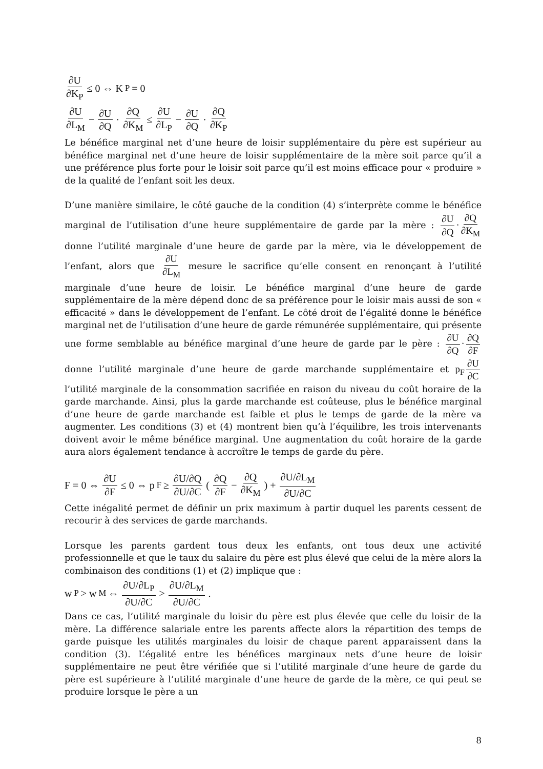∂U ∂K<sub>P</sub> ≤ 0 ⇔ K<sub>P</sub> = 0
∂U ∂L<sub>M</sub> − ∂U ∂Q · ∂Q ∂K<sub>M</sub> ≤ ∂U ∂L<sub>P</sub> − ∂U ∂Q · ∂Q ∂K<sub>P</sub>
Le bénéfice marginal net d’une heure de loisir supplémentaire du père est supérieur au bénéfice marginal net d’une heure de loisir supplémentaire de la mère soit parce qu’il a une préférence plus forte pour le loisir soit parce qu’il est moins efficace pour « produire » de la qualité de l’enfant soit les deux.
D’une manière similaire, le côté gauche de la condition (4) s’interprète comme le bénéfice marginal de l’utilisation d’une heure supplémentaire de garde par la mère : ∂U ∂Q · ∂Q ∂K<sub>M</sub> donne l’utilité marginale d’une heure de garde par la mère, via le développement de l’enfant, alors que ∂U ∂L<sub>M</sub> mesure le sacrifice qu’elle consent en renonçant à l’utilité marginale d’une heure de loisir. Le bénéfice marginal d’une heure de garde supplémentaire de la mère dépend donc de sa préférence pour le loisir mais aussi de son « efficacité » dans le développement de l’enfant. Le côté droit de l’égalité donne le bénéfice marginal net de l’utilisation d’une heure de garde rémunérée supplémentaire, qui présente une forme semblable au bénéfice marginal d’une heure de garde par le père : ∂U ∂Q · ∂Q ∂F donne l’utilité marginale d’une heure de garde marchande supplémentaire et p<sub>F</sub> ∂U ∂C l’utilité marginale de la consommation sacrifiée en raison du niveau du coût horaire de la garde marchande. Ainsi, plus la garde marchande est coûteuse, plus le bénéfice marginal d’une heure de garde marchande est faible et plus le temps de garde de la mère va augmenter. Les conditions (3) et (4) montrent bien qu’à l’équilibre, les trois intervenants doivent avoir le même bénéfice marginal. Une augmentation du coût horaire de la garde aura alors également tendance à accroître le temps de garde du père.
F = 0 ⇔ ∂U ∂F ≤ 0 ⇔ p<sub>F</sub> ≥ ∂U/∂Q ∂U/∂C ( ∂Q ∂F − ∂Q ∂K<sub>M</sub> ) + ∂U/∂L<sub>M</sub> ∂U/∂C
Cette inégalité permet de définir un prix maximum à partir duquel les parents cessent de recourir à des services de garde marchands.
Lorsque les parents gardent tous deux les enfants, ont tous deux une activité professionnelle et que le taux du salaire du père est plus élevé que celui de la mère alors la combinaison des conditions (1) et (2) implique que :
w<sub>P</sub> > w<sub>M</sub> ⇔ ∂U/∂L<sub>P</sub> ∂U/∂C > ∂U/∂L<sub>M</sub> ∂U/∂C.
Dans ce cas, l’utilité marginale du loisir du père est plus élevée que celle du loisir de la mère. La différence salariale entre les parents affecte alors la répartition des temps de garde puisque les utilités marginales du loisir de chaque parent apparaissent dans la condition (3). L’égalité entre les bénéfices marginaux nets d’une heure de loisir supplémentaire ne peut être vérifiée que si l’utilité marginale d’une heure de garde du père est supérieure à l’utilité marginale d’une heure de garde de la mère, ce qui peut se produire lorsque le père a un
8